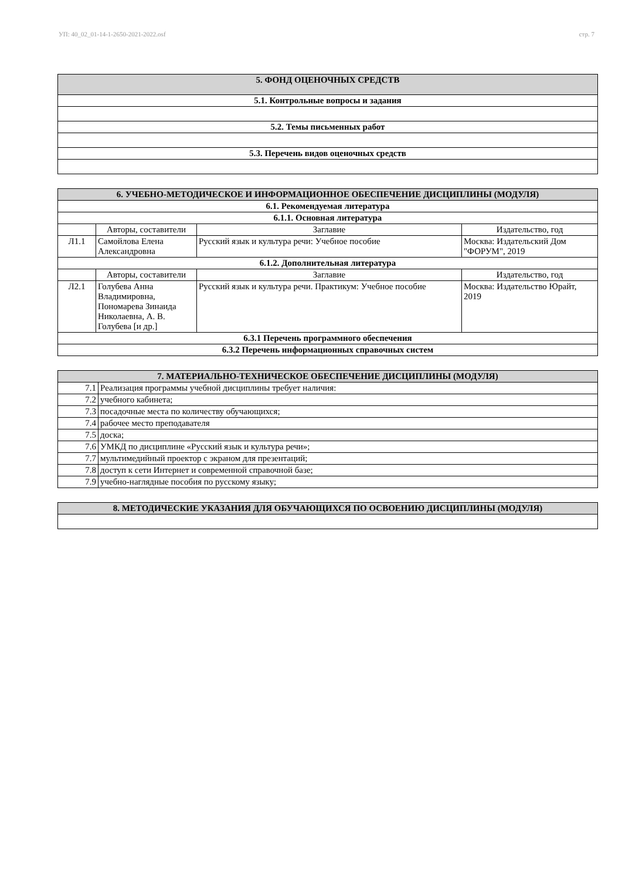УП: 40_02_01-14-1-2650-2021-2022.osf стр. 7
| 5. ФОНД ОЦЕНОЧНЫХ СРЕДСТВ |
| 5.1. Контрольные вопросы и задания |
| 5.2. Темы письменных работ |
| 5.3. Перечень видов оценочных средств |
| 6. УЧЕБНО-МЕТОДИЧЕСКОЕ И ИНФОРМАЦИОННОЕ ОБЕСПЕЧЕНИЕ ДИСЦИПЛИНЫ (МОДУЛЯ) | | | |
| 6.1. Рекомендуемая литература | | | |
| 6.1.1. Основная литература | | | |
| | Авторы, составители | Заглавие | Издательство, год |
| Л1.1 | Самойлова Елена Александровна | Русский язык и культура речи: Учебное пособие | Москва: Издательский Дом "ФОРУМ", 2019 |
| 6.1.2. Дополнительная литература | | | |
| | Авторы, составители | Заглавие | Издательство, год |
| Л2.1 | Голубева Анна Владимировна, Пономарева Зинаида Николаевна, А. В. Голубева [и др.] | Русский язык и культура речи. Практикум: Учебное пособие | Москва: Издательство Юрайт, 2019 |
| 6.3.1 Перечень программного обеспечения | | | |
| 6.3.2 Перечень информационных справочных систем | | | |
| 7. МАТЕРИАЛЬНО-ТЕХНИЧЕСКОЕ ОБЕСПЕЧЕНИЕ ДИСЦИПЛИНЫ (МОДУЛЯ) | |
| 7.1 | Реализация программы учебной дисциплины требует наличия: |
| 7.2 | учебного кабинета; |
| 7.3 | посадочные места по количеству обучающихся; |
| 7.4 | рабочее место преподавателя |
| 7.5 | доска; |
| 7.6 | УМКД по дисциплине «Русский язык и культура речи»; |
| 7.7 | мультимедийный проектор с экраном для презентаций; |
| 7.8 | доступ к сети Интернет и современной справочной базе; |
| 7.9 | учебно-наглядные пособия по русскому языку; |
| 8. МЕТОДИЧЕСКИЕ УКАЗАНИЯ ДЛЯ ОБУЧАЮЩИХСЯ ПО ОСВОЕНИЮ ДИСЦИПЛИНЫ (МОДУЛЯ) |